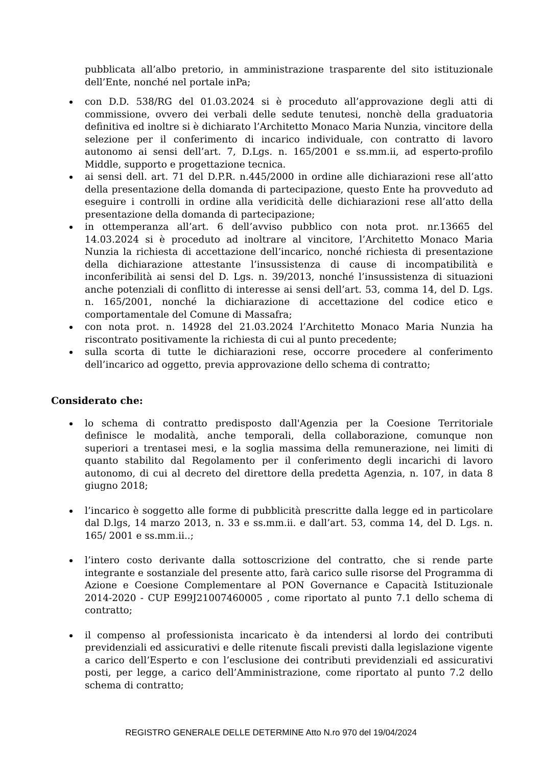pubblicata all’albo pretorio, in amministrazione trasparente del sito istituzionale dell’Ente, nonché nel portale inPa;
con D.D. 538/RG del 01.03.2024 si è proceduto all’approvazione degli atti di commissione, ovvero dei verbali delle sedute tenutesi, nonchè della graduatoria definitiva ed inoltre si è dichiarato l’Architetto Monaco Maria Nunzia, vincitore della selezione per il conferimento di incarico individuale, con contratto di lavoro autonomo ai sensi dell’art. 7, D.Lgs. n. 165/2001 e ss.mm.ii, ad esperto-profilo Middle, supporto e progettazione tecnica.
ai sensi dell. art. 71 del D.P.R. n.445/2000 in ordine alle dichiarazioni rese all’atto della presentazione della domanda di partecipazione, questo Ente ha provveduto ad eseguire i controlli in ordine alla veridicità delle dichiarazioni rese all’atto della presentazione della domanda di partecipazione;
in ottemperanza all’art. 6 dell’avviso pubblico con nota prot. nr.13665 del 14.03.2024 si è proceduto ad inoltrare al vincitore, l’Architetto Monaco Maria Nunzia la richiesta di accettazione dell’incarico, nonché richiesta di presentazione della dichiarazione attestante l’insussistenza di cause di incompatibilità e inconferibilità ai sensi del D. Lgs. n. 39/2013, nonché l’insussistenza di situazioni anche potenziali di conflitto di interesse ai sensi dell’art. 53, comma 14, del D. Lgs. n. 165/2001, nonché la dichiarazione di accettazione del codice etico e comportamentale del Comune di Massafra;
con nota prot. n. 14928 del 21.03.2024 l’Architetto Monaco Maria Nunzia ha riscontrato positivamente la richiesta di cui al punto precedente;
sulla scorta di tutte le dichiarazioni rese, occorre procedere al conferimento dell’incarico ad oggetto, previa approvazione dello schema di contratto;
Considerato che:
lo schema di contratto predisposto dall'Agenzia per la Coesione Territoriale definisce le modalità, anche temporali, della collaborazione, comunque non superiori a trentasei mesi, e la soglia massima della remunerazione, nei limiti di quanto stabilito dal Regolamento per il conferimento degli incarichi di lavoro autonomo, di cui al decreto del direttore della predetta Agenzia, n. 107, in data 8 giugno 2018;
l’incarico è soggetto alle forme di pubblicità prescritte dalla legge ed in particolare dal D.lgs, 14 marzo 2013, n. 33 e ss.mm.ii. e dall’art. 53, comma 14, del D. Lgs. n. 165/ 2001 e ss.mm.ii..;
l’intero costo derivante dalla sottoscrizione del contratto, che si rende parte integrante e sostanziale del presente atto, farà carico sulle risorse del Programma di Azione e Coesione Complementare al PON Governance e Capacità Istituzionale 2014-2020 - CUP E99J21007460005 , come riportato al punto 7.1 dello schema di contratto;
il compenso al professionista incaricato è da intendersi al lordo dei contributi previdenziali ed assicurativi e delle ritenute fiscali previsti dalla legislazione vigente a carico dell’Esperto e con l’esclusione dei contributi previdenziali ed assicurativi posti, per legge, a carico dell’Amministrazione, come riportato al punto 7.2 dello schema di contratto;
REGISTRO GENERALE DELLE DETERMINE Atto N.ro 970 del 19/04/2024